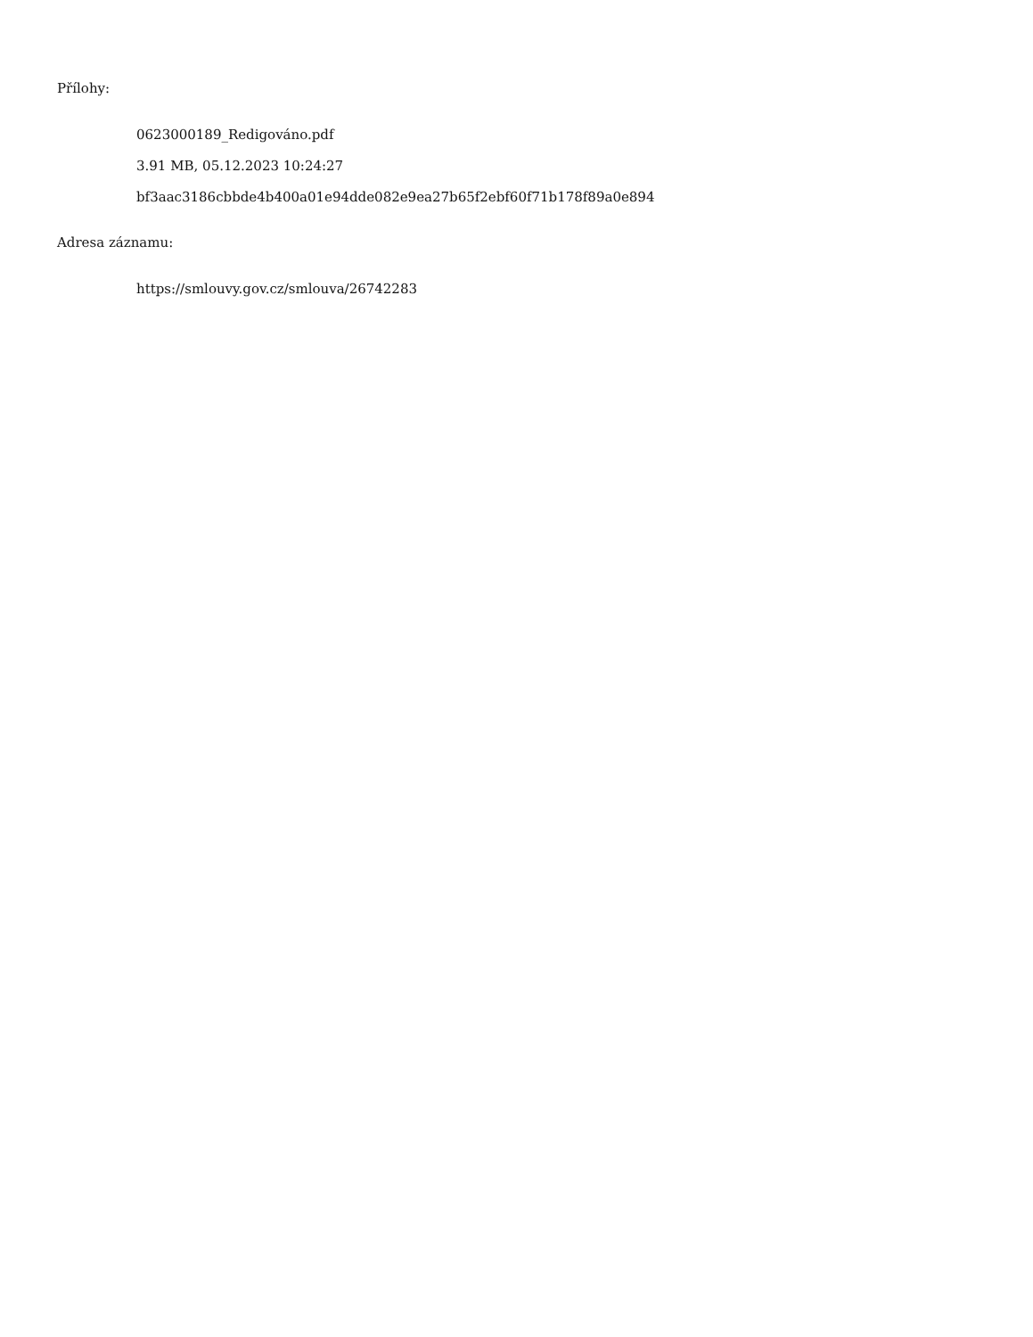Přílohy:
0623000189_Redigováno.pdf
3.91 MB, 05.12.2023 10:24:27
bf3aac3186cbbde4b400a01e94dde082e9ea27b65f2ebf60f71b178f89a0e894
Adresa záznamu:
https://smlouvy.gov.cz/smlouva/26742283